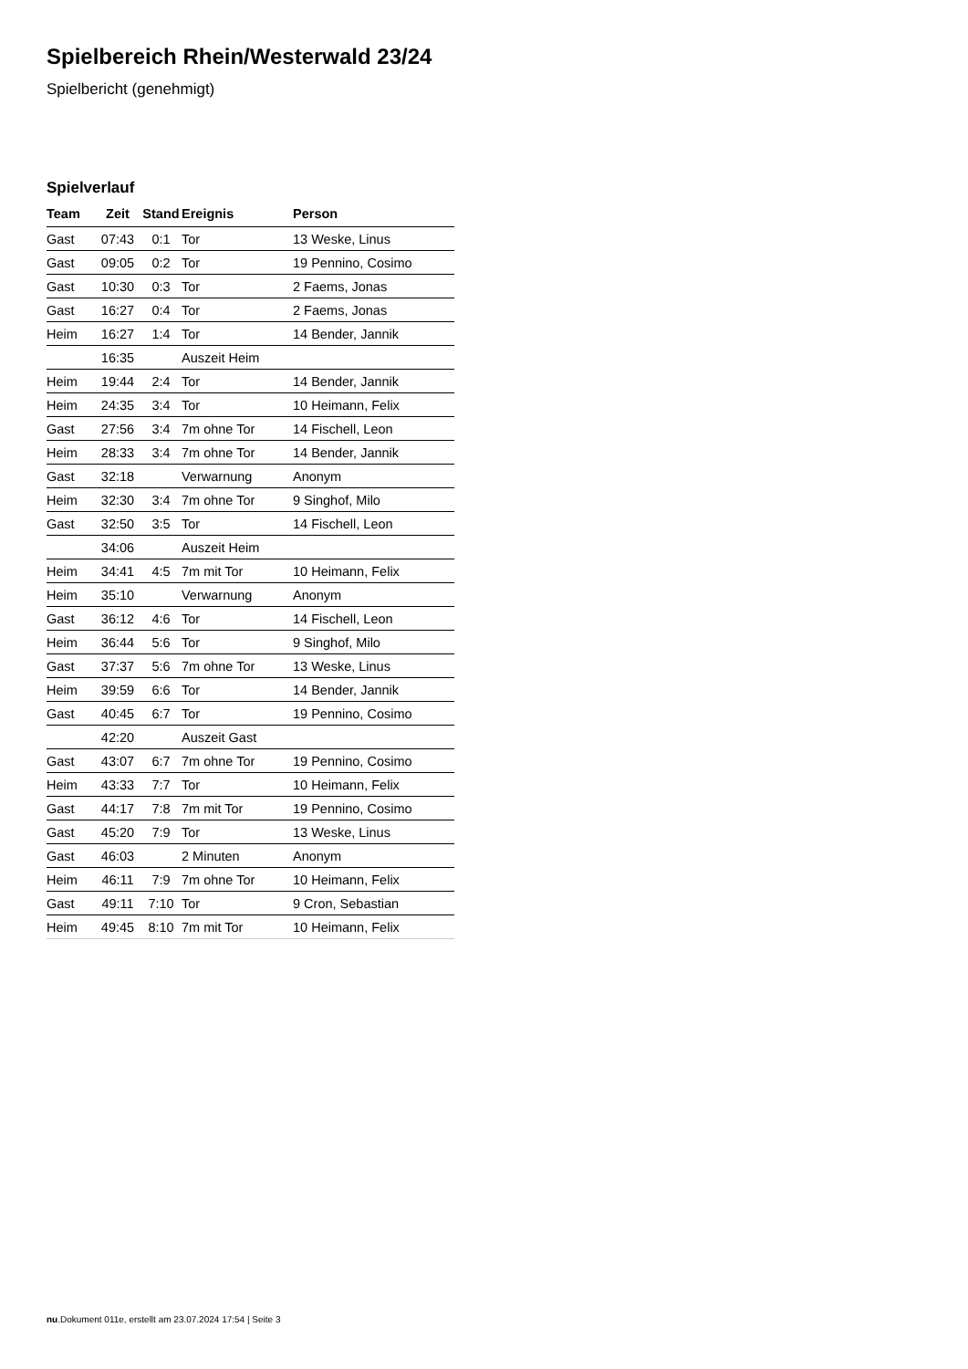Spielbereich Rhein/Westerwald 23/24
Spielbericht (genehmigt)
Spielverlauf
| Team | Zeit | Stand | Ereignis | Person |
| --- | --- | --- | --- | --- |
| Gast | 07:43 | 0:1 | Tor | 13 Weske, Linus |
| Gast | 09:05 | 0:2 | Tor | 19 Pennino, Cosimo |
| Gast | 10:30 | 0:3 | Tor | 2 Faems, Jonas |
| Gast | 16:27 | 0:4 | Tor | 2 Faems, Jonas |
| Heim | 16:27 | 1:4 | Tor | 14 Bender, Jannik |
| | 16:35 | | Auszeit Heim | |
| Heim | 19:44 | 2:4 | Tor | 14 Bender, Jannik |
| Heim | 24:35 | 3:4 | Tor | 10 Heimann, Felix |
| Gast | 27:56 | 3:4 | 7m ohne Tor | 14 Fischell, Leon |
| Heim | 28:33 | 3:4 | 7m ohne Tor | 14 Bender, Jannik |
| Gast | 32:18 | | Verwarnung | Anonym |
| Heim | 32:30 | 3:4 | 7m ohne Tor | 9 Singhof, Milo |
| Gast | 32:50 | 3:5 | Tor | 14 Fischell, Leon |
| | 34:06 | | Auszeit Heim | |
| Heim | 34:41 | 4:5 | 7m mit Tor | 10 Heimann, Felix |
| Heim | 35:10 | | Verwarnung | Anonym |
| Gast | 36:12 | 4:6 | Tor | 14 Fischell, Leon |
| Heim | 36:44 | 5:6 | Tor | 9 Singhof, Milo |
| Gast | 37:37 | 5:6 | 7m ohne Tor | 13 Weske, Linus |
| Heim | 39:59 | 6:6 | Tor | 14 Bender, Jannik |
| Gast | 40:45 | 6:7 | Tor | 19 Pennino, Cosimo |
| | 42:20 | | Auszeit Gast | |
| Gast | 43:07 | 6:7 | 7m ohne Tor | 19 Pennino, Cosimo |
| Heim | 43:33 | 7:7 | Tor | 10 Heimann, Felix |
| Gast | 44:17 | 7:8 | 7m mit Tor | 19 Pennino, Cosimo |
| Gast | 45:20 | 7:9 | Tor | 13 Weske, Linus |
| Gast | 46:03 | | 2 Minuten | Anonym |
| Heim | 46:11 | 7:9 | 7m ohne Tor | 10 Heimann, Felix |
| Gast | 49:11 | 7:10 | Tor | 9 Cron, Sebastian |
| Heim | 49:45 | 8:10 | 7m mit Tor | 10 Heimann, Felix |
nu.Dokument 011e, erstellt am 23.07.2024 17:54 | Seite 3